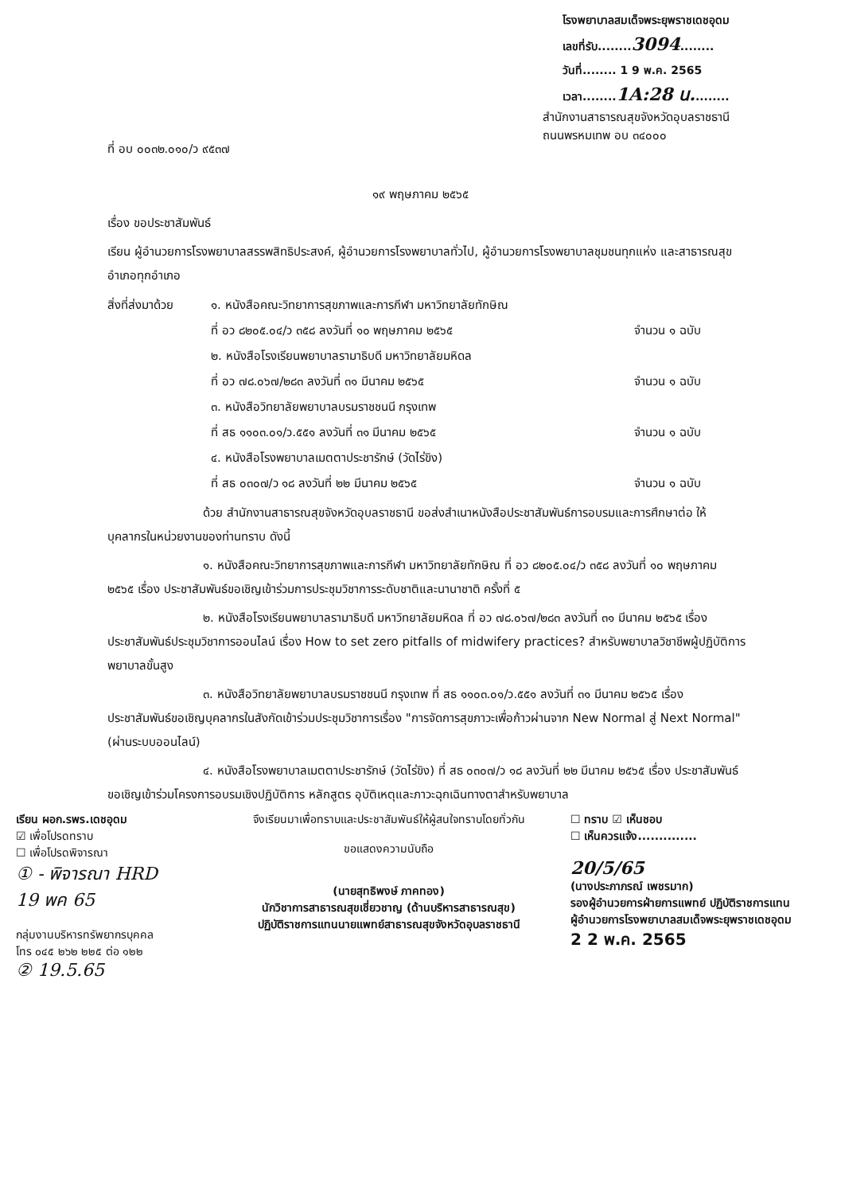โรงพยาบาลสมเด็จพระยุพราชเดชอุดม
เลขที่รับ........3094........
วันที่........ 1 9 พ.ค. 2565
เวลา........1A:28 น.........
ที่ อบ ๐๐๓๒.๐๑๐/ว ๙๕๓๗
สำนักงานสาธารณสุขจังหวัดอุบลราชธานี
ถนนพรหมเทพ อบ ๓๔๐๐๐
๑๙ พฤษภาคม ๒๕๖๕
เรื่อง ขอประชาสัมพันธ์
เรียน ผู้อำนวยการโรงพยาบาลสรรพสิทธิประสงค์, ผู้อำนวยการโรงพยาบาลทั่วไป, ผู้อำนวยการโรงพยาบาลชุมชนทุกแห่ง และสาธารณสุขอำเภอทุกอำเภอ
สิ่งที่ส่งมาด้วย
๑. หนังสือคณะวิทยาการสุขภาพและการกีฬา มหาวิทยาลัยทักษิณ
ที่ อว ๘๒๐๕.๐๔/ว ๓๕๘ ลงวันที่ ๑๐ พฤษภาคม ๒๕๖๕
จำนวน ๑ ฉบับ
๒. หนังสือโรงเรียนพยาบาลรามาธิบดี มหาวิทยาลัยมหิดล
ที่ อว ๗๘.๐๖๗/๒๘๓ ลงวันที่ ๓๑ มีนาคม ๒๕๖๕
จำนวน ๑ ฉบับ
๓. หนังสือวิทยาลัยพยาบาลบรมราชชนนี กรุงเทพ
ที่ สธ ๑๑๐๓.๐๑/ว.๕๕๑ ลงวันที่ ๓๑ มีนาคม ๒๕๖๕
จำนวน ๑ ฉบับ
๔. หนังสือโรงพยาบาลเมตตาประชารักษ์ (วัดไร่ขิง)
ที่ สธ ๐๓๐๗/ว ๑๘ ลงวันที่ ๒๒ มีนาคม ๒๕๖๕
จำนวน ๑ ฉบับ
ด้วย สำนักงานสาธารณสุขจังหวัดอุบลราชธานี ขอส่งสำเนาหนังสือประชาสัมพันธ์การอบรมและการศึกษาต่อ ให้บุคลากรในหน่วยงานของท่านทราบ ดังนี้
๑. หนังสือคณะวิทยาการสุขภาพและการกีฬา มหาวิทยาลัยทักษิณ ที่ อว ๘๒๐๕.๐๔/ว ๓๕๘ ลงวันที่ ๑๐ พฤษภาคม ๒๕๖๕ เรื่อง ประชาสัมพันธ์ขอเชิญเข้าร่วมการประชุมวิชาการระดับชาติและนานาชาติ ครั้งที่ ๕
๒. หนังสือโรงเรียนพยาบาลรามาธิบดี มหาวิทยาลัยมหิดล ที่ อว ๗๘.๐๖๗/๒๘๓ ลงวันที่ ๓๑ มีนาคม ๒๕๖๕ เรื่อง ประชาสัมพันธ์ประชุมวิชาการออนไลน์ เรื่อง How to set zero pitfalls of midwifery practices? สำหรับพยาบาลวิชาชีพผู้ปฏิบัติการพยาบาลขั้นสูง
๓. หนังสือวิทยาลัยพยาบาลบรมราชชนนี กรุงเทพ ที่ สธ ๑๑๐๓.๐๑/ว.๕๕๑ ลงวันที่ ๓๑ มีนาคม ๒๕๖๕ เรื่อง ประชาสัมพันธ์ขอเชิญบุคลากรในสังกัดเข้าร่วมประชุมวิชาการเรื่อง "การจัดการสุขภาวะเพื่อก้าวผ่านจาก New Normal สู่ Next Normal" (ผ่านระบบออนไลน์)
๔. หนังสือโรงพยาบาลเมตตาประชารักษ์ (วัดไร่ขิง) ที่ สธ ๐๓๐๗/ว ๑๘ ลงวันที่ ๒๒ มีนาคม ๒๕๖๕ เรื่อง ประชาสัมพันธ์ขอเชิญเข้าร่วมโครงการอบรมเชิงปฏิบัติการ หลักสูตร อุบัติเหตุและภาวะฉุกเฉินทางตาสำหรับพยาบาล
เรียน ผอก.รพร.เดชอุดม
☑ เพื่อโปรดทราบ
☐ เพื่อโปรดพิจารณา
① - พิจารณา HRD
19 พค 65
กลุ่มงานบริหารทรัพยากรบุคคล
โทร ๐๔๕ ๒๖๒ ๒๒๕ ต่อ ๑๒๒
② 19.5.65
จึงเรียนมาเพื่อทราบและประชาสัมพันธ์ให้ผู้สนใจทราบโดยทั่วกัน
ขอแสดงความนับถือ
(นายสุทธิพงษ์ ภาคทอง)
นักวิชาการสาธารณสุขเชี่ยวชาญ (ด้านบริหารสาธารณสุข)
ปฏิบัติราชการแทนนายแพทย์สาธารณสุขจังหวัดอุบลราชธานี
☐ ทราบ ☑ เห็นชอบ
☐ เห็นควรแจ้ง..............
20/5/65
(นางประภาภรณ์ เพชรมาก)
รองผู้อำนวยการฝ่ายการแพทย์ ปฏิบัติราชการแทน
ผู้อำนวยการโรงพยาบาลสมเด็จพระยุพราชเดชอุดม
2 2 พ.ค. 2565